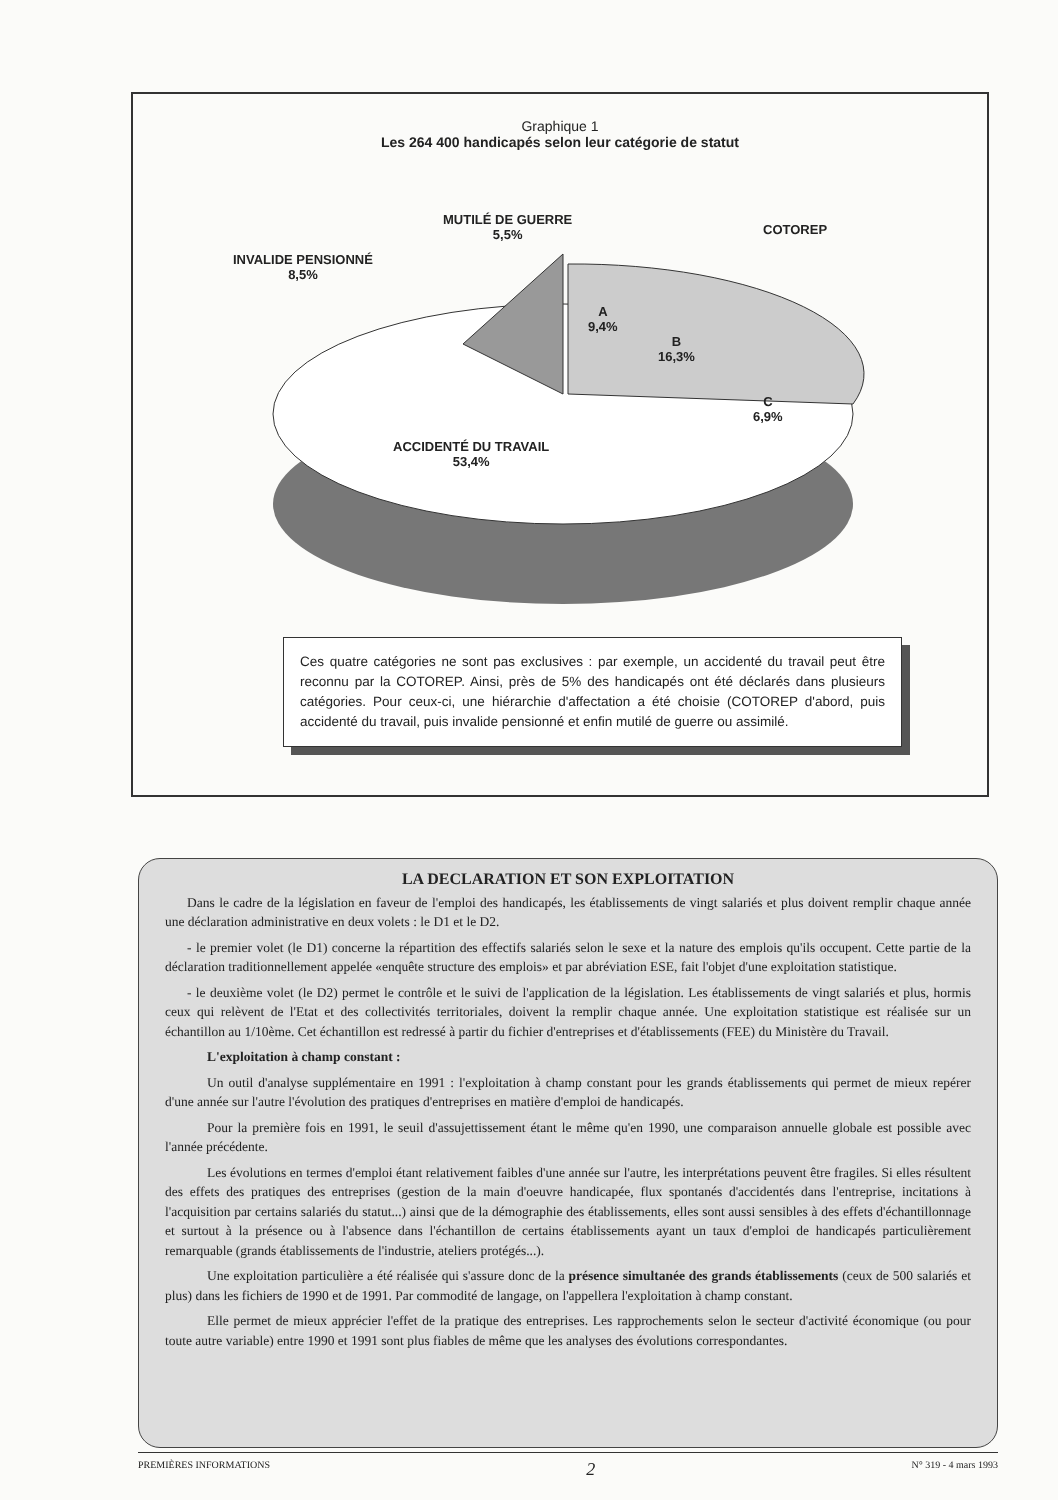Graphique 1
Les 264 400 handicapés selon leur catégorie de statut
MUTILÉ DE GUERRE
5,5%
INVALIDE PENSIONNÉ
8,5%
COTOREP
A
9,4%
B
16,3%
C
6,9%
ACCIDENTÉ DU TRAVAIL
53,4%
Ces quatre catégories ne sont pas exclusives : par exemple, un accidenté du travail peut être reconnu par la COTOREP. Ainsi, près de 5% des handicapés ont été déclarés dans plusieurs catégories. Pour ceux-ci, une hiérarchie d'affectation a été choisie (COTOREP d'abord, puis accidenté du travail, puis invalide pensionné et enfin mutilé de guerre ou assimilé.
LA DECLARATION ET SON EXPLOITATION
Dans le cadre de la législation en faveur de l'emploi des handicapés, les établissements de vingt salariés et plus doivent remplir chaque année une déclaration administrative en deux volets : le D1 et le D2.
- le premier volet (le D1) concerne la répartition des effectifs salariés selon le sexe et la nature des emplois qu'ils occupent. Cette partie de la déclaration traditionnellement appelée «enquête structure des emplois» et par abréviation ESE, fait l'objet d'une exploitation statistique.
- le deuxième volet (le D2) permet le contrôle et le suivi de l'application de la législation. Les établissements de vingt salariés et plus, hormis ceux qui relèvent de l'Etat et des collectivités territoriales, doivent la remplir chaque année. Une exploitation statistique est réalisée sur un échantillon au 1/10ème. Cet échantillon est redressé à partir du fichier d'entreprises et d'établissements (FEE) du Ministère du Travail.
L'exploitation à champ constant :
Un outil d'analyse supplémentaire en 1991 : l'exploitation à champ constant pour les grands établissements qui permet de mieux repérer d'une année sur l'autre l'évolution des pratiques d'entreprises en matière d'emploi de handicapés.
Pour la première fois en 1991, le seuil d'assujettissement étant le même qu'en 1990, une comparaison annuelle globale est possible avec l'année précédente.
Les évolutions en termes d'emploi étant relativement faibles d'une année sur l'autre, les interprétations peuvent être fragiles. Si elles résultent des effets des pratiques des entreprises (gestion de la main d'oeuvre handicapée, flux spontanés d'accidentés dans l'entreprise, incitations à l'acquisition par certains salariés du statut...) ainsi que de la démographie des établissements, elles sont aussi sensibles à des effets d'échantillonnage et surtout à la présence ou à l'absence dans l'échantillon de certains établissements ayant un taux d'emploi de handicapés particulièrement remarquable (grands établissements de l'industrie, ateliers protégés...).
Une exploitation particulière a été réalisée qui s'assure donc de la présence simultanée des grands établissements (ceux de 500 salariés et plus) dans les fichiers de 1990 et de 1991. Par commodité de langage, on l'appellera l'exploitation à champ constant.
Elle permet de mieux apprécier l'effet de la pratique des entreprises. Les rapprochements selon le secteur d'activité économique (ou pour toute autre variable) entre 1990 et 1991 sont plus fiables de même que les analyses des évolutions correspondantes.
PREMIÈRES INFORMATIONS 2 N° 319 - 4 mars 1993